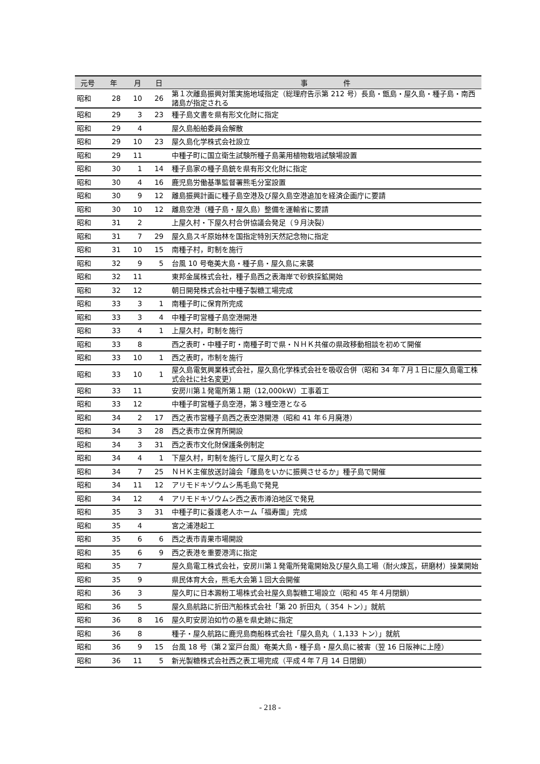| 元号 | 年 | 月 | 日 | 事 件 |
| --- | --- | --- | --- | --- |
| 昭和 | 28 | 10 | 26 | 第１次離島振興対策実施地域指定（総理府告示第 212 号）長島・甑島・屋久島・種子島・南西諸島が指定される |
| 昭和 | 29 | 3 | 23 | 種子島文書を県有形文化財に指定 |
| 昭和 | 29 | 4 | | 屋久島船舶委員会解散 |
| 昭和 | 29 | 10 | 23 | 屋久島化学株式会社設立 |
| 昭和 | 29 | 11 | | 中種子町に国立衛生試験所種子島薬用植物栽培試験場設置 |
| 昭和 | 30 | 1 | 14 | 種子島家の種子島銃を県有形文化財に指定 |
| 昭和 | 30 | 4 | 16 | 鹿児島労働基準監督署熊毛分室設置 |
| 昭和 | 30 | 9 | 12 | 離島振興計画に種子島空港及び屋久島空港追加を経済企画庁に要請 |
| 昭和 | 30 | 10 | 12 | 離島空港（種子島・屋久島）整備を運輸省に要請 |
| 昭和 | 31 | 2 | | 上屋久村・下屋久村合併協議会発足（９月決裂） |
| 昭和 | 31 | 7 | 29 | 屋久島スギ原始林を国指定特別天然記念物に指定 |
| 昭和 | 31 | 10 | 15 | 南種子村，町制を施行 |
| 昭和 | 32 | 9 | 5 | 台風 10 号奄美大島・種子島・屋久島に来襲 |
| 昭和 | 32 | 11 | | 東邦金属株式会社，種子島西之表海岸で砂鉄採鉱開始 |
| 昭和 | 32 | 12 | | 朝日開発株式会社中種子製糖工場完成 |
| 昭和 | 33 | 3 | 1 | 南種子町に保育所完成 |
| 昭和 | 33 | 3 | 4 | 中種子町営種子島空港開港 |
| 昭和 | 33 | 4 | 1 | 上屋久村，町制を施行 |
| 昭和 | 33 | 8 | | 西之表町・中種子町・南種子町で県・ＮＨＫ共催の県政移動相談を初めて開催 |
| 昭和 | 33 | 10 | 1 | 西之表町，市制を施行 |
| 昭和 | 33 | 10 | 1 | 屋久島電気興業株式会社，屋久島化学株式会社を吸収合併（昭和 34 年７月１日に屋久島電工株式会社に社名変更） |
| 昭和 | 33 | 11 | | 安房川第１発電所第１期（12,000kW）工事着工 |
| 昭和 | 33 | 12 | | 中種子町営種子島空港，第３種空港となる |
| 昭和 | 34 | 2 | 17 | 西之表市営種子島西之表空港開港（昭和 41 年６月廃港） |
| 昭和 | 34 | 3 | 28 | 西之表市立保育所開設 |
| 昭和 | 34 | 3 | 31 | 西之表市文化財保護条例制定 |
| 昭和 | 34 | 4 | 1 | 下屋久村，町制を施行して屋久町となる |
| 昭和 | 34 | 7 | 25 | ＮＨＫ主催放送討論会「離島をいかに振興させるか」種子島で開催 |
| 昭和 | 34 | 11 | 12 | アリモドキゾウムシ馬毛島で発見 |
| 昭和 | 34 | 12 | 4 | アリモドキゾウムシ西之表市澊泊地区で発見 |
| 昭和 | 35 | 3 | 31 | 中種子町に養護老人ホーム「福寿園」完成 |
| 昭和 | 35 | 4 | | 宮之浦港起工 |
| 昭和 | 35 | 6 | 6 | 西之表市青果市場開設 |
| 昭和 | 35 | 6 | 9 | 西之表港を重要港湾に指定 |
| 昭和 | 35 | 7 | | 屋久島電工株式会社，安房川第１発電所発電開始及び屋久島工場（耐火煉瓦，研磨材）操業開始 |
| 昭和 | 35 | 9 | | 県民体育大会，熊毛大会第１回大会開催 |
| 昭和 | 36 | 3 | | 屋久町に日本澱粉工場株式会社屋久島製糖工場設立（昭和 45 年４月閉鎖） |
| 昭和 | 36 | 5 | | 屋久島航路に折田汽船株式会社「第 20 折田丸（ 354 トン）」就航 |
| 昭和 | 36 | 8 | 16 | 屋久町安房泊如竹の墓を県史跡に指定 |
| 昭和 | 36 | 8 | | 種子・屋久航路に鹿児島商船株式会社「屋久島丸（ 1,133 トン）」就航 |
| 昭和 | 36 | 9 | 15 | 台風 18 号（第２室戸台風）奄美大島・種子島・屋久島に被害（翌 16 日阪神に上陸） |
| 昭和 | 36 | 11 | 5 | 新光製糖株式会社西之表工場完成（平成４年７月 14 日閉鎖） |
- 218 -